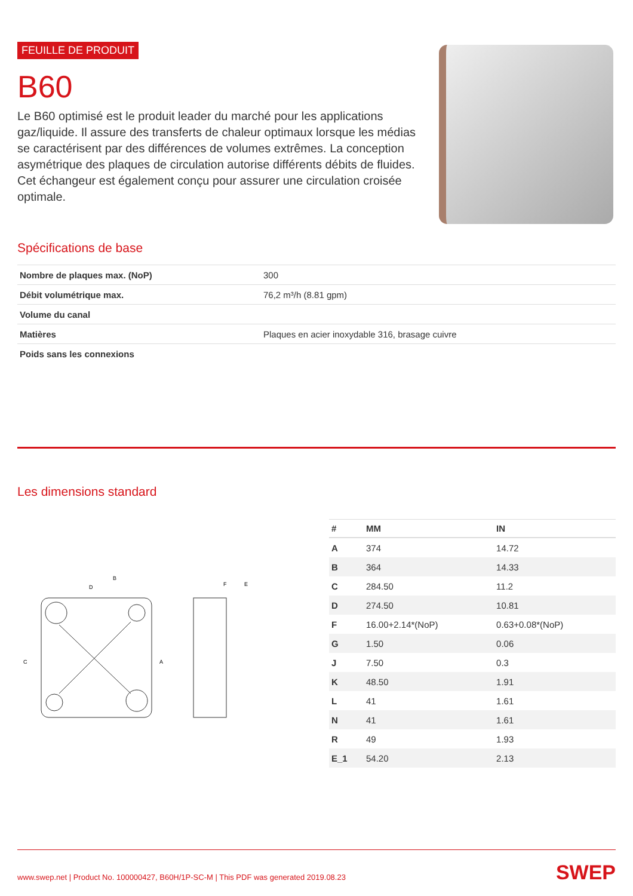FEUILLE DE PRODUIT
B60
Le B60 optimisé est le produit leader du marché pour les applications gaz/liquide. Il assure des transferts de chaleur optimaux lorsque les médias se caractérisent par des différences de volumes extrêmes. La conception asymétrique des plaques de circulation autorise différents débits de fluides. Cet échangeur est également conçu pour assurer une circulation croisée optimale.
Spécifications de base
| Nombre de plaques max. (NoP) | 300 |
| Débit volumétrique max. | 76,2 m³/h (8.81 gpm) |
| Volume du canal | |
| Matières | Plaques en acier inoxydable 316, brasage cuivre |
| Poids sans les connexions | |
Les dimensions standard
B
D
F
E
A
C
| # | MM | IN |
| --- | --- | --- |
| A | 374 | 14.72 |
| B | 364 | 14.33 |
| C | 284.50 | 11.2 |
| D | 274.50 | 10.81 |
| F | 16.00+2.14*(NoP) | 0.63+0.08*(NoP) |
| G | 1.50 | 0.06 |
| J | 7.50 | 0.3 |
| K | 48.50 | 1.91 |
| L | 41 | 1.61 |
| N | 41 | 1.61 |
| R | 49 | 1.93 |
| E_1 | 54.20 | 2.13 |
www.swep.net | Product No. 100000427, B60H/1P-SC-M | This PDF was generated 2019.08.23 SWEP